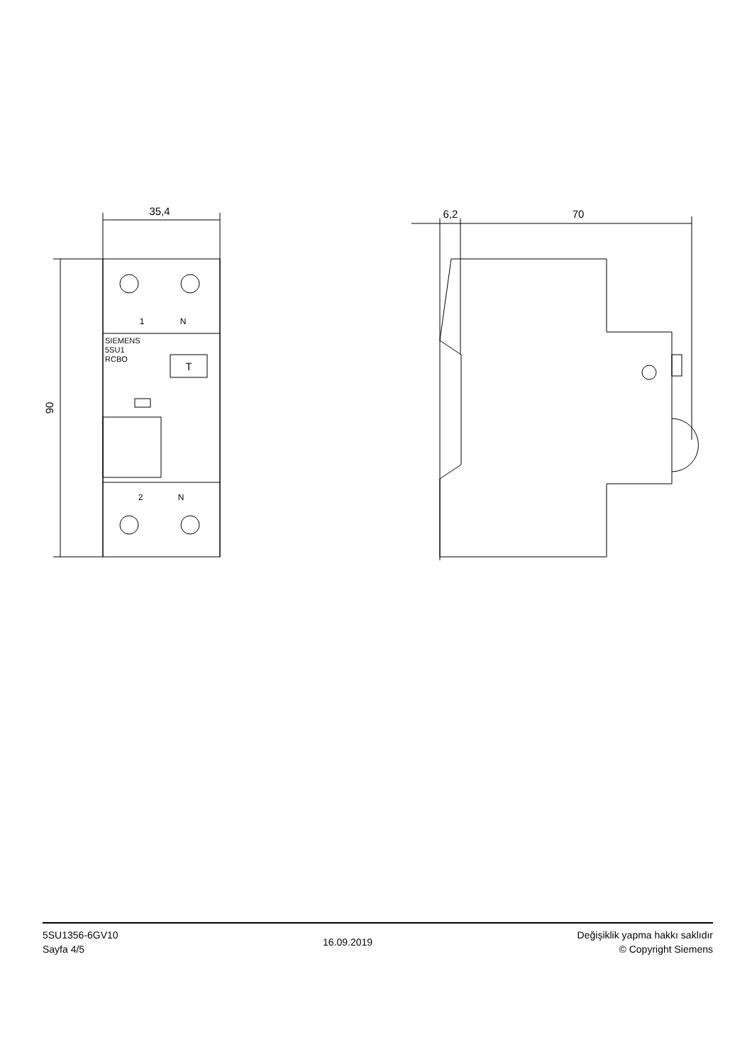35,4
90
1
N
2
N
SIEMENS
5SU1
RCBO
T
6,2
70
5SU1356-6GV10
Sayfa 4/5
16.09.2019
Değişiklik yapma hakkı saklıdır
© Copyright Siemens